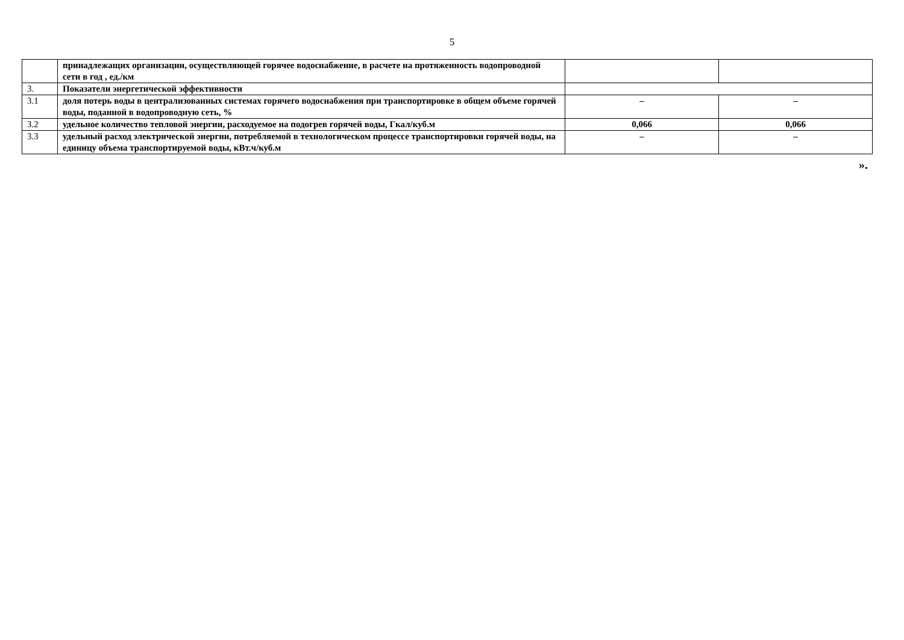5
| | принадлежащих организации, осуществляющей горячее водоснабжение, в расчете на протяженность водопроводной сети в год , ед./км | | |
| 3. | Показатели энергетической эффективности | | |
| 3.1 | доля потерь воды в централизованных системах горячего водоснабжения при транспортировке в общем объеме горячей воды, поданной в водопроводную сеть, % | – | – |
| 3.2 | удельное количество тепловой энергии, расходуемое на подогрев горячей воды, Гкал/куб.м | 0,066 | 0,066 |
| 3.3 | удельный расход электрической энергии, потребляемой в технологическом процессе транспортировки горячей воды, на единицу объема транспортируемой воды, кВт.ч/куб.м | – | – |
».